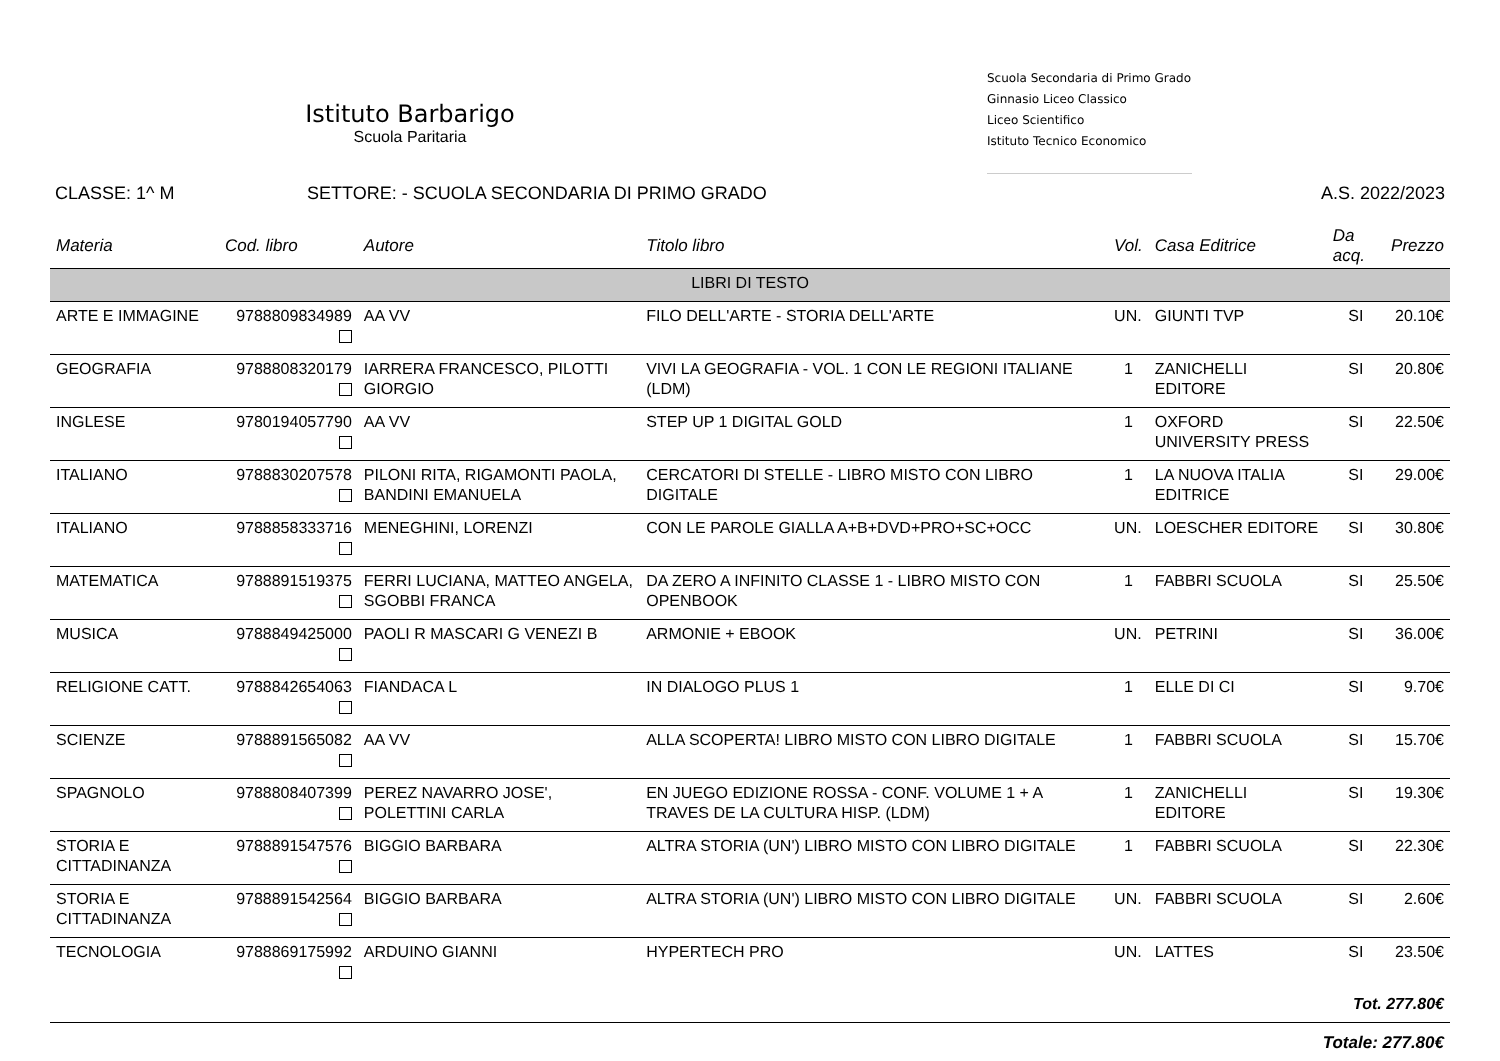Istituto Barbarigo
Scuola Paritaria
Scuola Secondaria di Primo Grado
Ginnasio Liceo Classico
Liceo Scientifico
Istituto Tecnico Economico
CLASSE: 1^ M SETTORE: - SCUOLA SECONDARIA DI PRIMO GRADO A.S. 2022/2023
| Materia | Cod. libro | Autore | Titolo libro | Vol. | Casa Editrice | Da acq. | Prezzo |
| --- | --- | --- | --- | --- | --- | --- | --- |
| LIBRI DI TESTO | | | | | | | |
| ARTE E IMMAGINE | 9788809834989 | AA VV | FILO DELL'ARTE - STORIA DELL'ARTE | UN. | GIUNTI TVP | SI | 20.10€ |
| GEOGRAFIA | 9788808320179 | IARRERA FRANCESCO, PILOTTI GIORGIO | VIVI LA GEOGRAFIA - VOL. 1 CON LE REGIONI ITALIANE (LDM) | 1 | ZANICHELLI EDITORE | SI | 20.80€ |
| INGLESE | 9780194057790 | AA VV | STEP UP 1 DIGITAL GOLD | 1 | OXFORD UNIVERSITY PRESS | SI | 22.50€ |
| ITALIANO | 9788830207578 | PILONI RITA, RIGAMONTI PAOLA, BANDINI EMANUELA | CERCATORI DI STELLE - LIBRO MISTO CON LIBRO DIGITALE | 1 | LA NUOVA ITALIA EDITRICE | SI | 29.00€ |
| ITALIANO | 9788858333716 | MENEGHINI, LORENZI | CON LE PAROLE GIALLA A+B+DVD+PRO+SC+OCC | UN. | LOESCHER EDITORE | SI | 30.80€ |
| MATEMATICA | 9788891519375 | FERRI LUCIANA, MATTEO ANGELA, SGOBBI FRANCA | DA ZERO A INFINITO CLASSE 1 - LIBRO MISTO CON OPENBOOK | 1 | FABBRI SCUOLA | SI | 25.50€ |
| MUSICA | 9788849425000 | PAOLI R MASCARI G VENEZI B | ARMONIE + EBOOK | UN. | PETRINI | SI | 36.00€ |
| RELIGIONE CATT. | 9788842654063 | FIANDACA L | IN DIALOGO PLUS 1 | 1 | ELLE DI CI | SI | 9.70€ |
| SCIENZE | 9788891565082 | AA VV | ALLA SCOPERTA! LIBRO MISTO CON LIBRO DIGITALE | 1 | FABBRI SCUOLA | SI | 15.70€ |
| SPAGNOLO | 9788808407399 | PEREZ NAVARRO JOSE', POLETTINI CARLA | EN JUEGO EDIZIONE ROSSA - CONF. VOLUME 1 + A TRAVES DE LA CULTURA HISP. (LDM) | 1 | ZANICHELLI EDITORE | SI | 19.30€ |
| STORIA E CITTADINANZA | 9788891547576 | BIGGIO BARBARA | ALTRA STORIA (UN') LIBRO MISTO CON LIBRO DIGITALE | 1 | FABBRI SCUOLA | SI | 22.30€ |
| STORIA E CITTADINANZA | 9788891542564 | BIGGIO BARBARA | ALTRA STORIA (UN') LIBRO MISTO CON LIBRO DIGITALE | UN. | FABBRI SCUOLA | SI | 2.60€ |
| TECNOLOGIA | 9788869175992 | ARDUINO GIANNI | HYPERTECH PRO | UN. | LATTES | SI | 23.50€ |
| Tot. 277.80€ | | | | | | | |
| Totale: 277.80€ | | | | | | | |